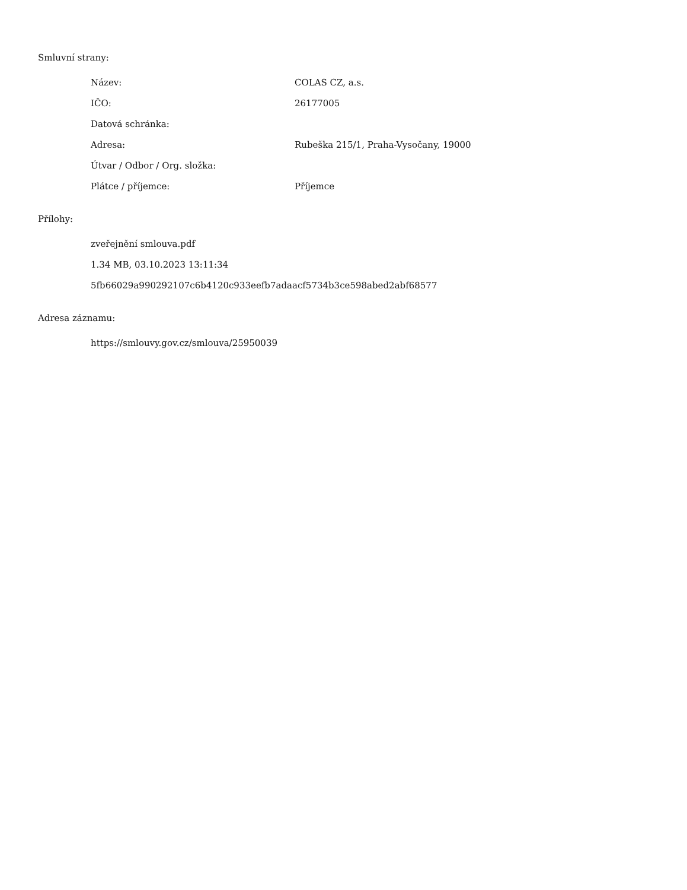Smluvní strany:
| Název: | COLAS CZ, a.s. |
| IČO: | 26177005 |
| Datová schránka: | |
| Adresa: | Rubeška 215/1, Praha-Vysočany, 19000 |
| Útvar / Odbor / Org. složka: | |
| Plátce / příjemce: | Příjemce |
Přílohy:
zveřejnění smlouva.pdf
1.34 MB, 03.10.2023 13:11:34
5fb66029a990292107c6b4120c933eefb7adaacf5734b3ce598abed2abf68577
Adresa záznamu:
https://smlouvy.gov.cz/smlouva/25950039